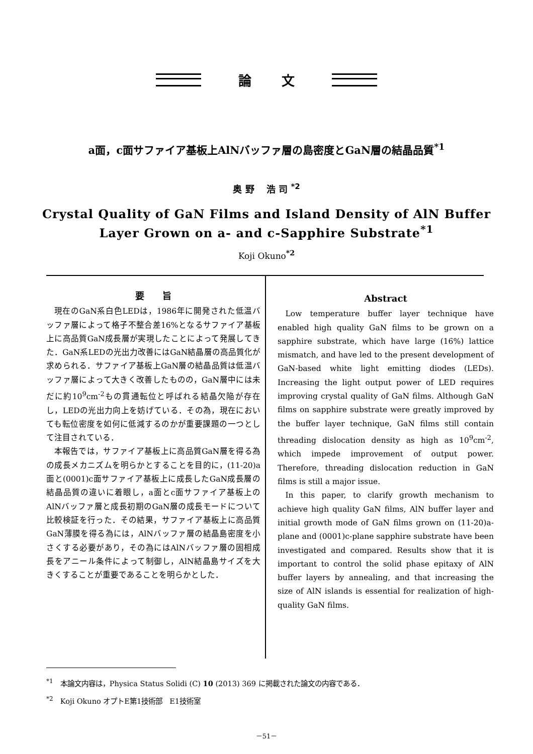論文
a面，c面サファイア基板上AlNバッファ層の島密度とGaN層の結晶品質<sup>*1</sup>
奥 野　 浩 司 <sup>*2</sup>
Crystal Quality of GaN Films and Island Density of AlN Buffer
Layer Grown on a- and c-Sapphire Substrate<sup>*1</sup>
Koji Okuno<sup>*2</sup>
要　　旨
現在のGaN系白色LEDは，1986年に開発された低温バッファ層によって格子不整合差16%となるサファイア基板上に高品質GaN成長層が実現したことによって発展してきた．GaN系LEDの光出力改善にはGaN結晶層の高品質化が求められる．サファイア基板上GaN層の結晶品質は低温バッファ層によって大きく改善したものの，GaN層中には未だに約10<sup>9</sup>cm<sup>-2</sup>もの貫通転位と呼ばれる結晶欠陥が存在し，LEDの光出力向上を妨げている．その為，現在においても転位密度を如何に低減するのかが重要課題の一つとして注目されている．
本報告では，サファイア基板上に高品質GaN層を得る為の成長メカニズムを明らかとすることを目的に，(11-20)a面と(0001)c面サファイア基板上に成長したGaN成長層の結晶品質の違いに着眼し，a面とc面サファイア基板上のAlNバッファ層と成長初期のGaN層の成長モードについて比較検証を行った．その結果，サファイア基板上に高品質GaN薄膜を得る為には，AlNバッファ層の結晶島密度を小さくする必要があり，その為にはAlNバッファ層の固相成長をアニール条件によって制御し，AlN結晶島サイズを大きくすることが重要であることを明らかとした．
Abstract
Low temperature buffer layer technique have enabled high quality GaN films to be grown on a sapphire substrate, which have large (16%) lattice mismatch, and have led to the present development of GaN-based white light emitting diodes (LEDs). Increasing the light output power of LED requires improving crystal quality of GaN films. Although GaN films on sapphire substrate were greatly improved by the buffer layer technique, GaN films still contain threading dislocation density as high as 10<sup>9</sup>cm<sup>-2</sup>, which impede improvement of output power. Therefore, threading dislocation reduction in GaN films is still a major issue.
In this paper, to clarify growth mechanism to achieve high quality GaN films, AlN buffer layer and initial growth mode of GaN films grown on (11-20)a-plane and (0001)c-plane sapphire substrate have been investigated and compared. Results show that it is important to control the solid phase epitaxy of AlN buffer layers by annealing, and that increasing the size of AlN islands is essential for realization of high-quality GaN films.
<sup>*1</sup>　本論文内容は，Physica Status Solidi (C) 10 (2013) 369 に掲載された論文の内容である．
<sup>*2</sup>　Koji Okuno オプトE第1技術部　E1技術室
－51－